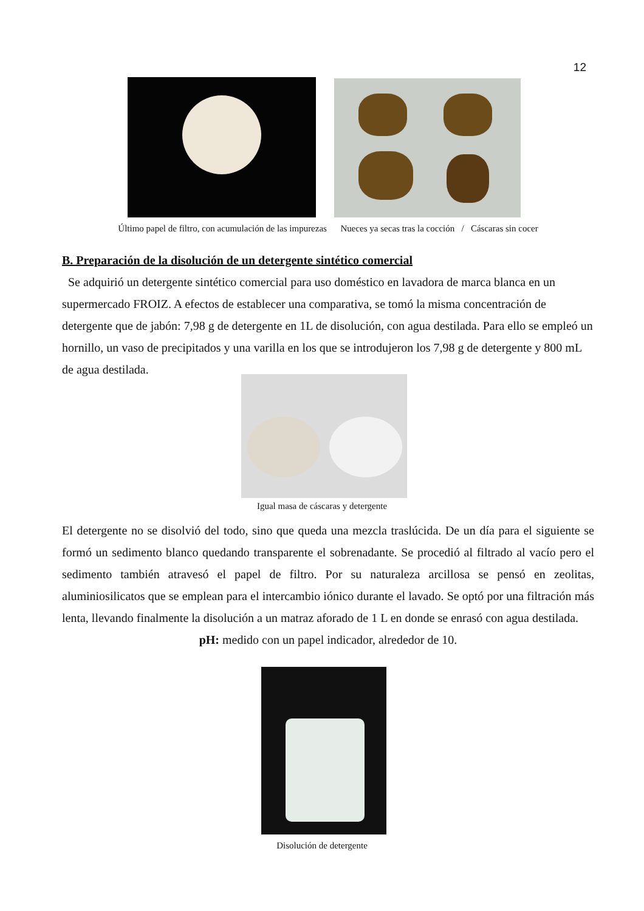12
Último papel de filtro, con acumulación de las impurezas Nueces ya secas tras la cocción / Cáscaras sin cocer
B. Preparación de la disolución de un detergente sintético comercial
Se adquirió un detergente sintético comercial para uso doméstico en lavadora de marca blanca en un supermercado FROIZ. A efectos de establecer una comparativa, se tomó la misma concentración de detergente que de jabón: 7,98 g de detergente en 1L de disolución, con agua destilada. Para ello se empleó un hornillo, un vaso de precipitados y una varilla en los que se introdujeron los 7,98 g de detergente y 800 mL de agua destilada.
Igual masa de cáscaras y detergente
El detergente no se disolvió del todo, sino que queda una mezcla traslúcida. De un día para el siguiente se formó un sedimento blanco quedando transparente el sobrenadante. Se procedió al filtrado al vacío pero el sedimento también atravesó el papel de filtro. Por su naturaleza arcillosa se pensó en zeolitas, aluminiosilicatos que se emplean para el intercambio iónico durante el lavado. Se optó por una filtración más lenta, llevando finalmente la disolución a un matraz aforado de 1 L en donde se enrasó con agua destilada.
pH: medido con un papel indicador, alrededor de 10.
Disolución de detergente